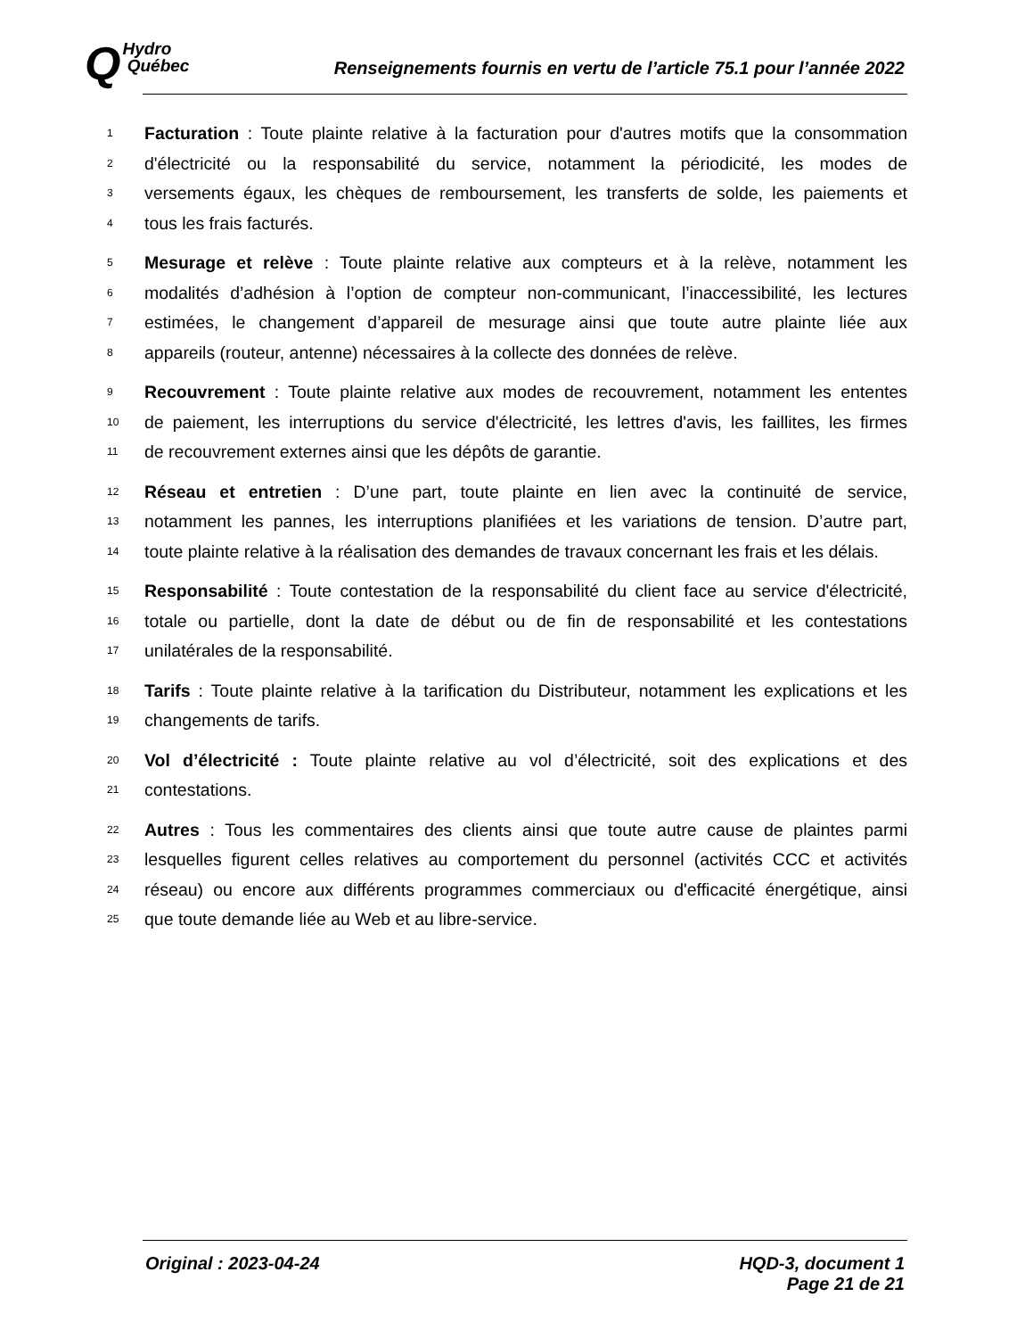QHydro
Québec
Renseignements fournis en vertu de l’article 75.1 pour l’année 2022
1 Facturation : Toute plainte relative à la facturation pour d'autres motifs que la consommation
2 d'électricité ou la responsabilité du service, notamment la périodicité, les modes de
3 versements égaux, les chèques de remboursement, les transferts de solde, les paiements et
4 tous les frais facturés.
5 Mesurage et relève : Toute plainte relative aux compteurs et à la relève, notamment les
6 modalités d’adhésion à l’option de compteur non-communicant, l’inaccessibilité, les lectures
7 estimées, le changement d’appareil de mesurage ainsi que toute autre plainte liée aux
8 appareils (routeur, antenne) nécessaires à la collecte des données de relève.
9 Recouvrement : Toute plainte relative aux modes de recouvrement, notamment les ententes
10 de paiement, les interruptions du service d'électricité, les lettres d'avis, les faillites, les firmes
11 de recouvrement externes ainsi que les dépôts de garantie.
12 Réseau et entretien : D’une part, toute plainte en lien avec la continuité de service,
13 notamment les pannes, les interruptions planifiées et les variations de tension. D’autre part,
14 toute plainte relative à la réalisation des demandes de travaux concernant les frais et les délais.
15 Responsabilité : Toute contestation de la responsabilité du client face au service d'électricité,
16 totale ou partielle, dont la date de début ou de fin de responsabilité et les contestations
17 unilatérales de la responsabilité.
18 Tarifs : Toute plainte relative à la tarification du Distributeur, notamment les explications et les
19 changements de tarifs.
20 Vol d’électricité : Toute plainte relative au vol d’électricité, soit des explications et des
21 contestations.
22 Autres : Tous les commentaires des clients ainsi que toute autre cause de plaintes parmi
23 lesquelles figurent celles relatives au comportement du personnel (activités CCC et activités
24 réseau) ou encore aux différents programmes commerciaux ou d'efficacité énergétique, ainsi
25 que toute demande liée au Web et au libre-service.
Original : 2023-04-24 HQD-3, document 1
Page 21 de 21